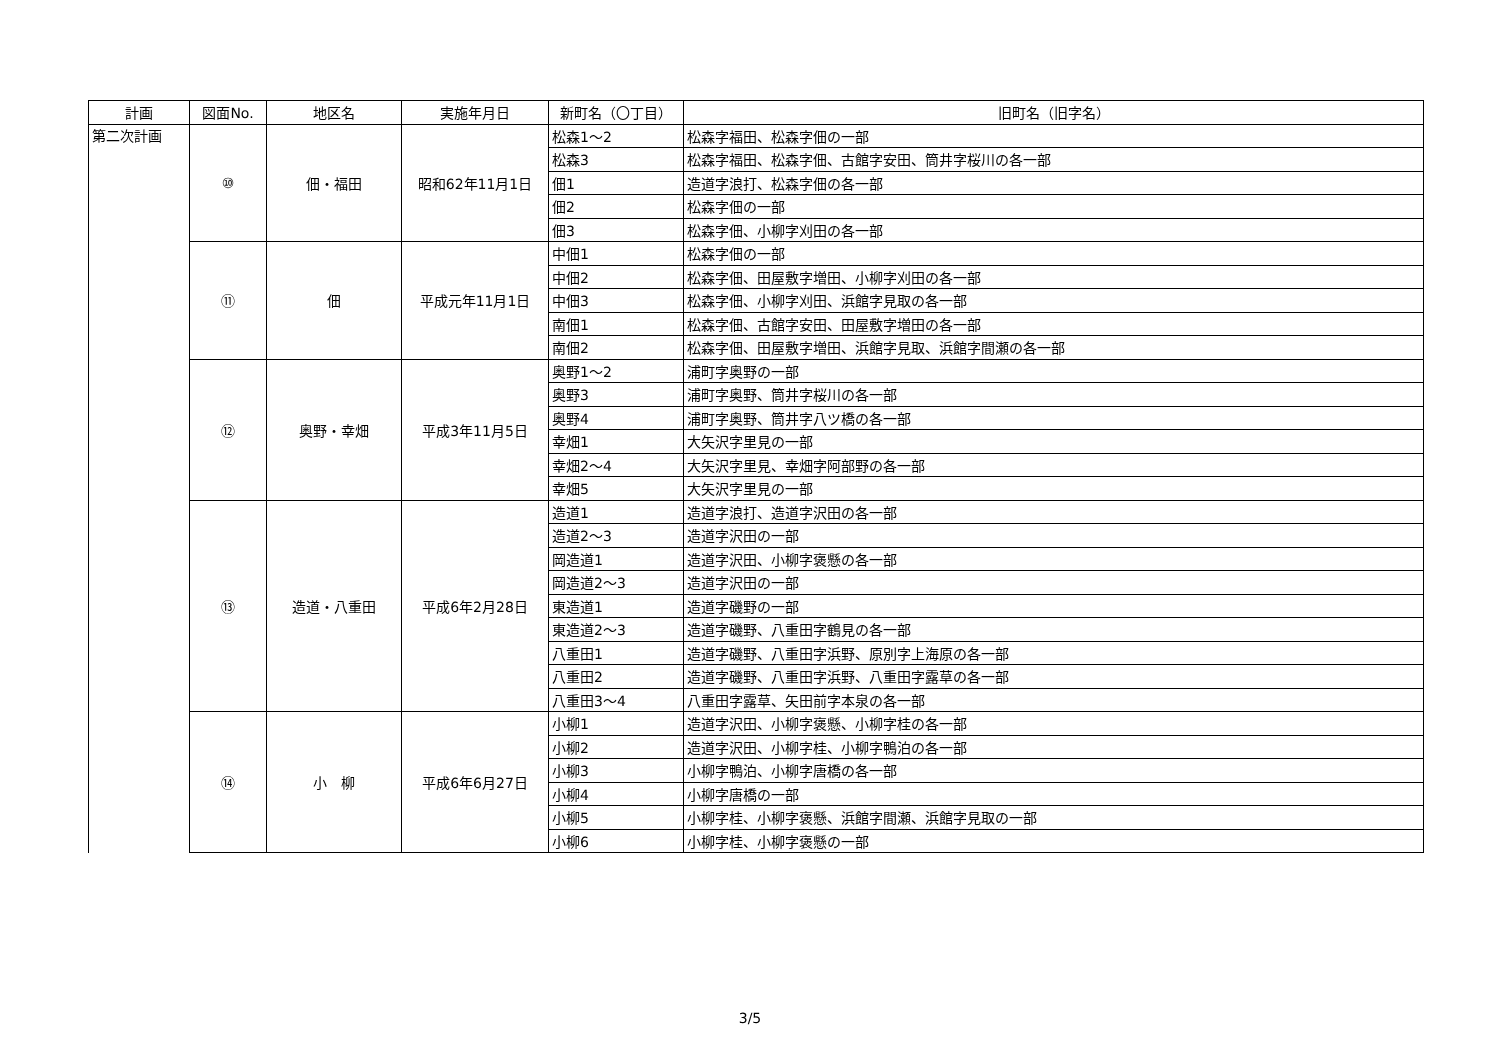| 計画 | 図面No. | 地区名 | 実施年月日 | 新町名（〇丁目） | 旧町名（旧字名） |
| --- | --- | --- | --- | --- | --- |
| 第二次計画 | ⑩ | 佃・福田 | 昭和62年11月1日 | 松森1～2 | 松森字福田、松森字佃の一部 |
| | | | | 松森3 | 松森字福田、松森字佃、古館字安田、筒井字桜川の各一部 |
| | | | | 佃1 | 造道字浪打、松森字佃の各一部 |
| | | | | 佃2 | 松森字佃の一部 |
| | | | | 佃3 | 松森字佃、小柳字刈田の各一部 |
| | ⑪ | 佃 | 平成元年11月1日 | 中佃1 | 松森字佃の一部 |
| | | | | 中佃2 | 松森字佃、田屋敷字増田、小柳字刈田の各一部 |
| | | | | 中佃3 | 松森字佃、小柳字刈田、浜館字見取の各一部 |
| | | | | 南佃1 | 松森字佃、古館字安田、田屋敷字増田の各一部 |
| | | | | 南佃2 | 松森字佃、田屋敷字増田、浜館字見取、浜館字間瀬の各一部 |
| | ⑫ | 奥野・幸畑 | 平成3年11月5日 | 奥野1～2 | 浦町字奥野の一部 |
| | | | | 奥野3 | 浦町字奥野、筒井字桜川の各一部 |
| | | | | 奥野4 | 浦町字奥野、筒井字八ツ橋の各一部 |
| | | | | 幸畑1 | 大矢沢字里見の一部 |
| | | | | 幸畑2～4 | 大矢沢字里見、幸畑字阿部野の各一部 |
| | | | | 幸畑5 | 大矢沢字里見の一部 |
| | ⑬ | 造道・八重田 | 平成6年2月28日 | 造道1 | 造道字浪打、造道字沢田の各一部 |
| | | | | 造道2～3 | 造道字沢田の一部 |
| | | | | 岡造道1 | 造道字沢田、小柳字褒懸の各一部 |
| | | | | 岡造道2～3 | 造道字沢田の一部 |
| | | | | 東造道1 | 造道字磯野の一部 |
| | | | | 東造道2～3 | 造道字磯野、八重田字鶴見の各一部 |
| | | | | 八重田1 | 造道字磯野、八重田字浜野、原別字上海原の各一部 |
| | | | | 八重田2 | 造道字磯野、八重田字浜野、八重田字露草の各一部 |
| | | | | 八重田3～4 | 八重田字露草、矢田前字本泉の各一部 |
| | ⑭ | 小 柳 | 平成6年6月27日 | 小柳1 | 造道字沢田、小柳字褒懸、小柳字桂の各一部 |
| | | | | 小柳2 | 造道字沢田、小柳字桂、小柳字鴨泊の各一部 |
| | | | | 小柳3 | 小柳字鴨泊、小柳字唐橋の各一部 |
| | | | | 小柳4 | 小柳字唐橋の一部 |
| | | | | 小柳5 | 小柳字桂、小柳字褒懸、浜館字間瀬、浜館字見取の一部 |
| | | | | 小柳6 | 小柳字桂、小柳字褒懸の一部 |
3/5